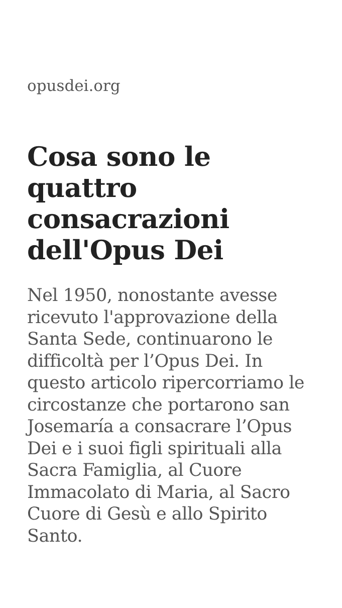opusdei.org
Cosa sono le quattro consacrazioni dell'Opus Dei
Nel 1950, nonostante avesse ricevuto l'approvazione della Santa Sede, continuarono le difficoltà per l’Opus Dei. In questo articolo ripercorriamo le circostanze che portarono san Josemaría a consacrare l’Opus Dei e i suoi figli spirituali alla Sacra Famiglia, al Cuore Immacolato di Maria, al Sacro Cuore di Gesù e allo Spirito Santo.